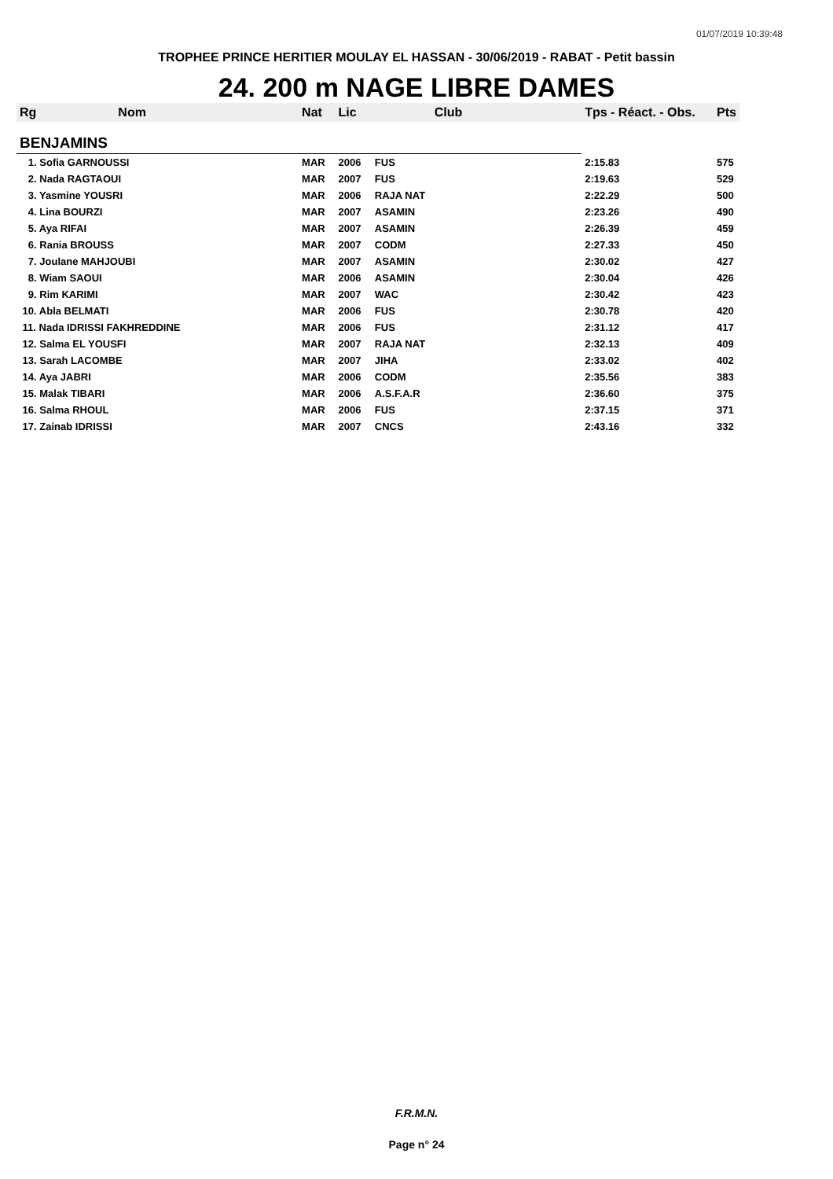01/07/2019 10:39:48
TROPHEE PRINCE HERITIER MOULAY EL HASSAN - 30/06/2019 - RABAT - Petit bassin
24. 200 m NAGE LIBRE DAMES
| Rg | Nom | Nat | Lic | Club | Tps - Réact. - Obs. | Pts |
| --- | --- | --- | --- | --- | --- | --- |
| BENJAMINS | | | | | | |
| 1. Sofia GARNOUSSI | | MAR | 2006 | FUS | 2:15.83 | 575 |
| 2. Nada RAGTAOUI | | MAR | 2007 | FUS | 2:19.63 | 529 |
| 3. Yasmine YOUSRI | | MAR | 2006 | RAJA NAT | 2:22.29 | 500 |
| 4. Lina BOURZI | | MAR | 2007 | ASAMIN | 2:23.26 | 490 |
| 5. Aya RIFAI | | MAR | 2007 | ASAMIN | 2:26.39 | 459 |
| 6. Rania BROUSS | | MAR | 2007 | CODM | 2:27.33 | 450 |
| 7. Joulane MAHJOUBI | | MAR | 2007 | ASAMIN | 2:30.02 | 427 |
| 8. Wiam SAOUI | | MAR | 2006 | ASAMIN | 2:30.04 | 426 |
| 9. Rim KARIMI | | MAR | 2007 | WAC | 2:30.42 | 423 |
| 10. Abla BELMATI | | MAR | 2006 | FUS | 2:30.78 | 420 |
| 11. Nada IDRISSI FAKHREDDINE | | MAR | 2006 | FUS | 2:31.12 | 417 |
| 12. Salma EL YOUSFI | | MAR | 2007 | RAJA NAT | 2:32.13 | 409 |
| 13. Sarah LACOMBE | | MAR | 2007 | JIHA | 2:33.02 | 402 |
| 14. Aya JABRI | | MAR | 2006 | CODM | 2:35.56 | 383 |
| 15. Malak TIBARI | | MAR | 2006 | A.S.F.A.R | 2:36.60 | 375 |
| 16. Salma RHOUL | | MAR | 2006 | FUS | 2:37.15 | 371 |
| 17. Zainab IDRISSI | | MAR | 2007 | CNCS | 2:43.16 | 332 |
F.R.M.N.
Page n° 24